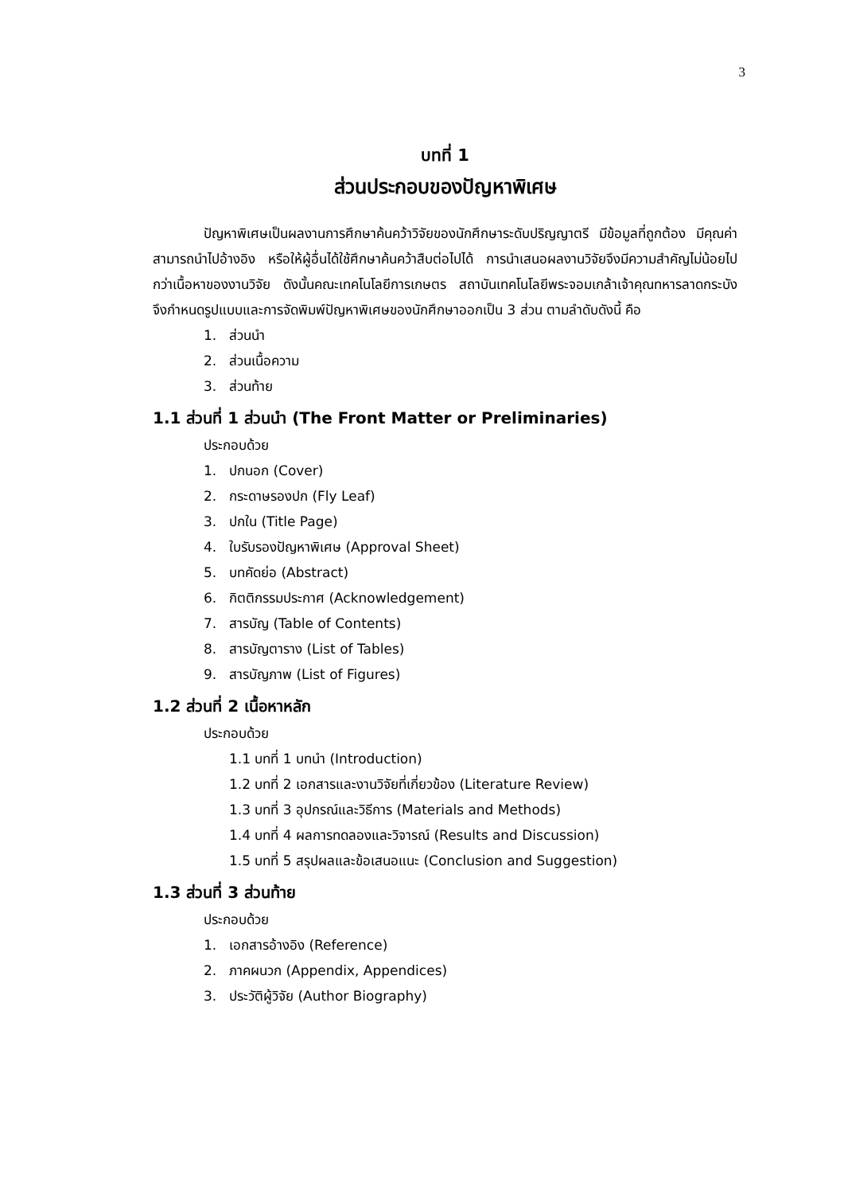3
บทที่ 1
ส่วนประกอบของปัญหาพิเศษ
ปัญหาพิเศษเป็นผลงานการศึกษาค้นคว้าวิจัยของนักศึกษาระดับปริญญาตรี มีข้อมูลที่ถูกต้อง มีคุณค่า สามารถนำไปอ้างอิง หรือให้ผู้อื่นได้ใช้ศึกษาค้นคว้าสืบต่อไปได้ การนำเสนอผลงานวิจัยจึงมีความสำคัญไม่น้อยไปกว่าเนื้อหาของงานวิจัย ดังนั้นคณะเทคโนโลยีการเกษตร สถาบันเทคโนโลยีพระจอมเกล้าเจ้าคุณทหารลาดกระบัง จึงกำหนดรูปแบบและการจัดพิมพ์ปัญหาพิเศษของนักศึกษาออกเป็น 3 ส่วน ตามลำดับดังนี้ คือ
1. ส่วนนำ
2. ส่วนเนื้อความ
3. ส่วนท้าย
1.1 ส่วนที่ 1 ส่วนนำ (The Front Matter or Preliminaries)
ประกอบด้วย
1. ปกนอก (Cover)
2. กระดาษรองปก (Fly Leaf)
3. ปกใน (Title Page)
4. ใบรับรองปัญหาพิเศษ (Approval Sheet)
5. บทคัดย่อ (Abstract)
6. กิตติกรรมประกาศ (Acknowledgement)
7. สารบัญ (Table of Contents)
8. สารบัญตาราง (List of Tables)
9. สารบัญภาพ (List of Figures)
1.2 ส่วนที่ 2 เนื้อหาหลัก
ประกอบด้วย
1.1 บทที่ 1 บทนำ (Introduction)
1.2 บทที่ 2 เอกสารและงานวิจัยที่เกี่ยวข้อง (Literature Review)
1.3 บทที่ 3 อุปกรณ์และวิธีการ (Materials and Methods)
1.4 บทที่ 4 ผลการทดลองและวิจารณ์ (Results and Discussion)
1.5 บทที่ 5 สรุปผลและข้อเสนอแนะ (Conclusion and Suggestion)
1.3 ส่วนที่ 3 ส่วนท้าย
ประกอบด้วย
1. เอกสารอ้างอิง (Reference)
2. ภาคผนวก (Appendix, Appendices)
3. ประวัติผู้วิจัย (Author Biography)